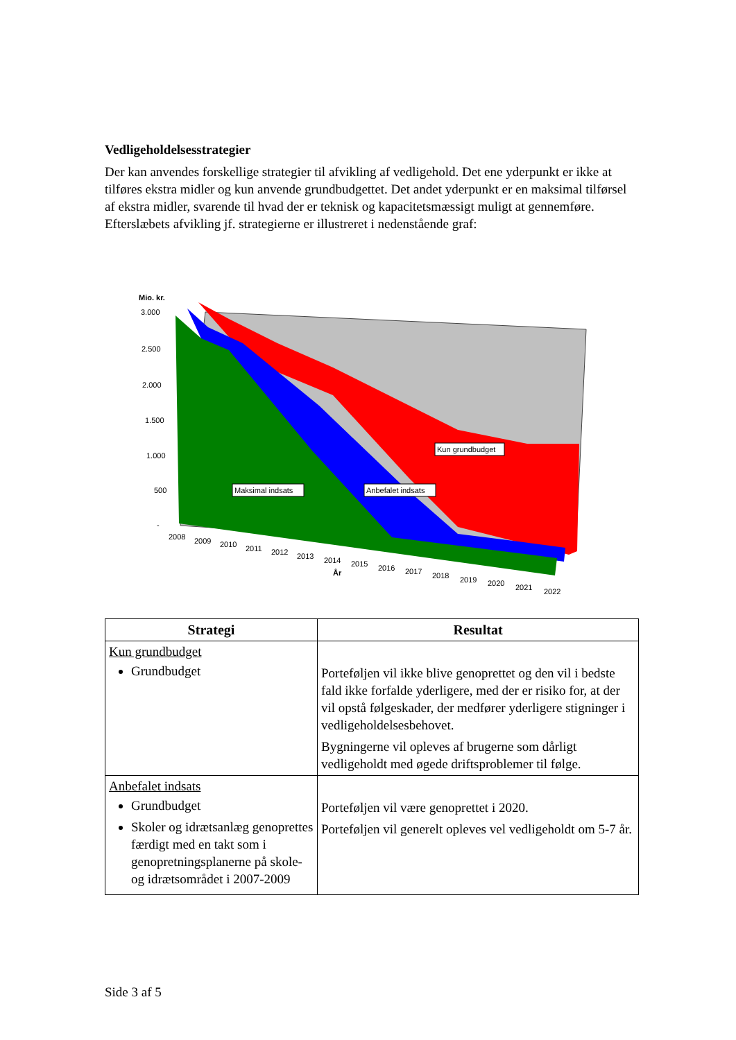Vedligeholdelsesstrategier
Der kan anvendes forskellige strategier til afvikling af vedligehold. Det ene yderpunkt er ikke at tilføres ekstra midler og kun anvende grundbudgettet. Det andet yderpunkt er en maksimal tilførsel af ekstra midler, svarende til hvad der er teknisk og kapacitetsmæssigt muligt at gennemføre. Efterslæbets afvikling jf. strategierne er illustreret i nedenstående graf:
Mio. kr.
3.000
2.500
2.000
1.500
1.000
500
-
Maksimal indsats
Anbefalet indsats
Kun grundbudget
2008
2009
2010
2011
2012
2013
2014
2015
2016
2017
2018
2019
2020
2021
2022
År
| Strategi | Resultat |
| --- | --- |
| Kun grundbudget Grundbudget | Porteføljen vil ikke blive genoprettet og den vil i bedste fald ikke forfalde yderligere, med der er risiko for, at der vil opstå følgeskader, der medfører yderligere stigninger i vedligeholdelsesbehovet. Bygningerne vil opleves af brugerne som dårligt vedligeholdt med øgede driftsproblemer til følge. |
| Anbefalet indsats Grundbudget Skoler og idrætsanlæg genoprettes færdigt med en takt som i genopretningsplanerne på skole- og idrætsområdet i 2007-2009 | Porteføljen vil være genoprettet i 2020. Porteføljen vil generelt opleves vel vedligeholdt om 5-7 år. |
Side 3 af 5